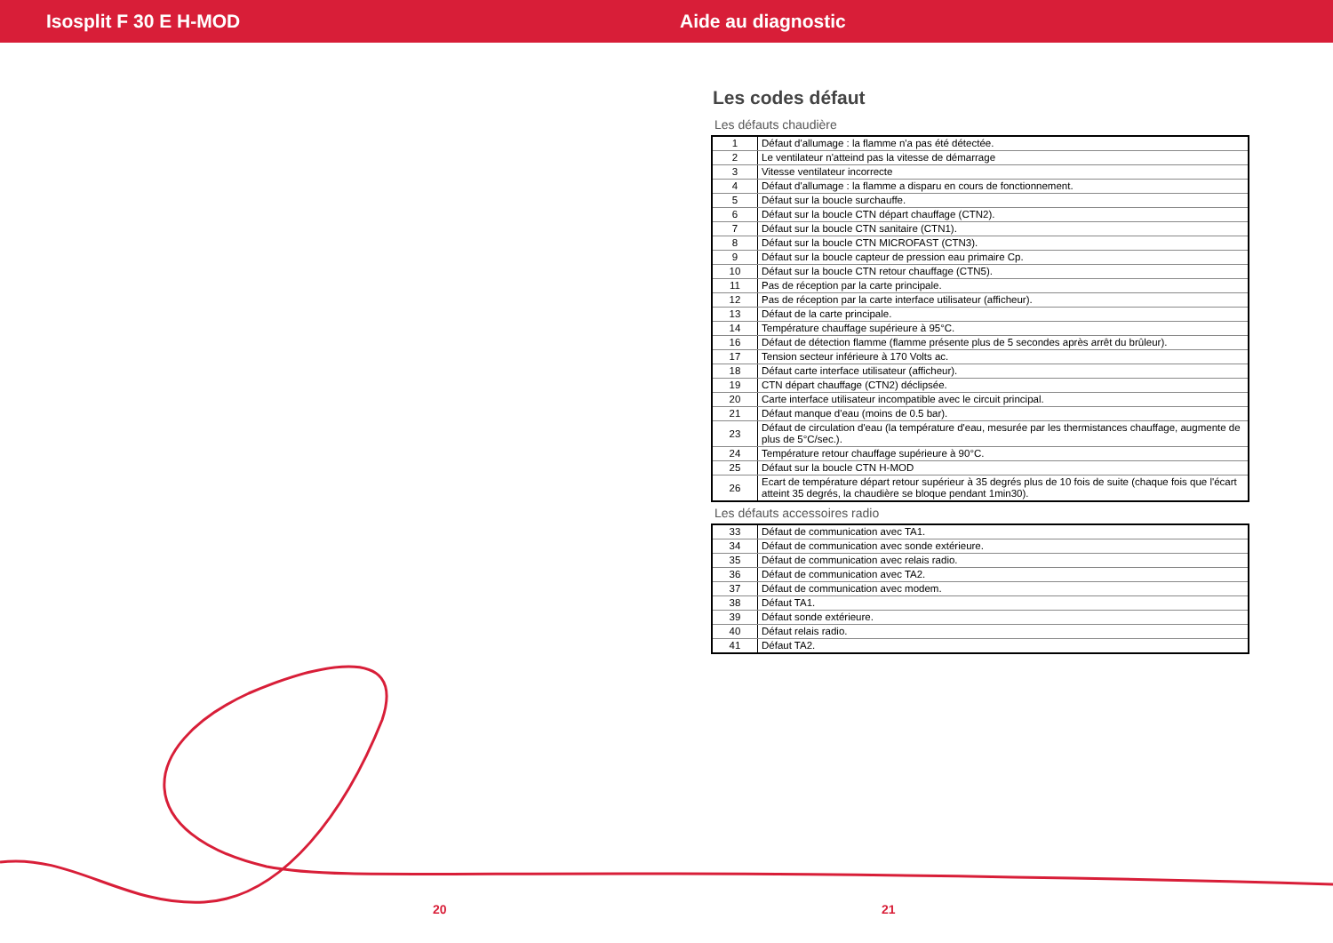Isosplit F 30 E H-MOD Aide au diagnostic
Les codes défaut
Les défauts chaudière
| 1 | Défaut d'allumage : la flamme n'a pas été détectée. |
| 2 | Le ventilateur n'atteind pas la vitesse de démarrage |
| 3 | Vitesse ventilateur incorrecte |
| 4 | Défaut d'allumage : la flamme a disparu en cours de fonctionnement. |
| 5 | Défaut sur la boucle surchauffe. |
| 6 | Défaut sur la boucle CTN départ chauffage (CTN2). |
| 7 | Défaut sur la boucle CTN sanitaire (CTN1). |
| 8 | Défaut sur la boucle CTN MICROFAST (CTN3). |
| 9 | Défaut sur la boucle capteur de pression eau primaire Cp. |
| 10 | Défaut sur la boucle CTN retour chauffage (CTN5). |
| 11 | Pas de réception par la carte principale. |
| 12 | Pas de réception par la carte interface utilisateur (afficheur). |
| 13 | Défaut de la carte principale. |
| 14 | Température chauffage supérieure à 95°C. |
| 16 | Défaut de détection flamme (flamme présente plus de 5 secondes après arrêt du brûleur). |
| 17 | Tension secteur inférieure à 170 Volts ac. |
| 18 | Défaut carte interface utilisateur (afficheur). |
| 19 | CTN départ chauffage (CTN2) déclipsée. |
| 20 | Carte interface utilisateur incompatible avec le circuit principal. |
| 21 | Défaut manque d'eau (moins de 0.5 bar). |
| 23 | Défaut de circulation d'eau (la température d'eau, mesurée par les thermistances chauffage, augmente de plus de 5°C/sec.). |
| 24 | Température retour chauffage supérieure à 90°C. |
| 25 | Défaut sur la boucle CTN H-MOD |
| 26 | Ecart de température départ retour supérieur à 35 degrés plus de 10 fois de suite (chaque fois que l'écart atteint 35 degrés, la chaudière se bloque pendant 1min30). |
Les défauts accessoires radio
| 33 | Défaut de communication avec TA1. |
| 34 | Défaut de communication avec sonde extérieure. |
| 35 | Défaut de communication avec relais radio. |
| 36 | Défaut de communication avec TA2. |
| 37 | Défaut de communication avec modem. |
| 38 | Défaut TA1. |
| 39 | Défaut sonde extérieure. |
| 40 | Défaut relais radio. |
| 41 | Défaut TA2. |
20 21